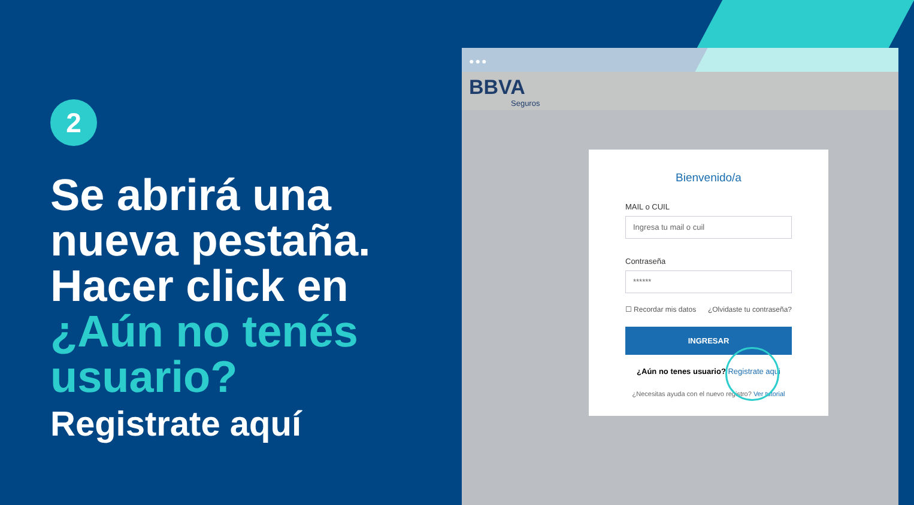2
Se abrirá una nueva pestaña. Hacer click en ¿Aún no tenés usuario?
Registrate aquí
●●●
BBVA
Seguros
Bienvenido/a
MAIL o CUIL
Ingresa tu mail o cuil
Contraseña
******
☐ Recordar mis datos ¿Olvidaste tu contraseña?
INGRESAR
¿Aún no tenes usuario? Registrate aqui
¿Necesitas ayuda con el nuevo registro? Ver tutorial